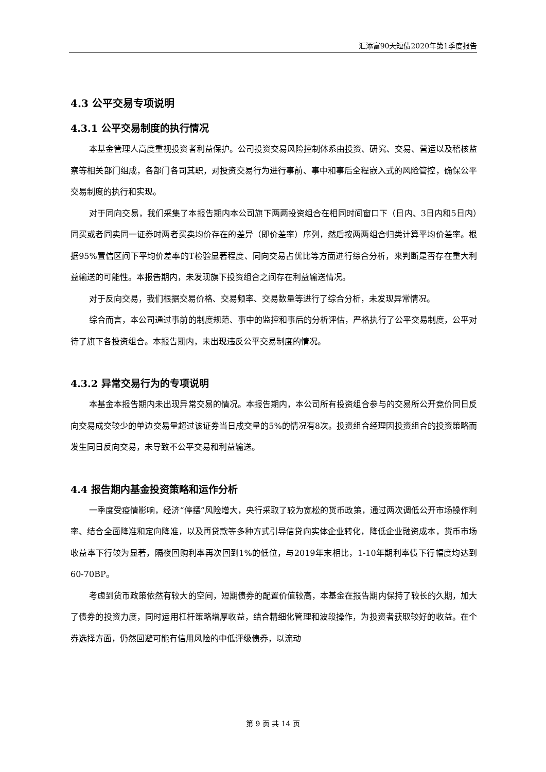汇添富90天短债2020年第1季度报告
4.3 公平交易专项说明
4.3.1 公平交易制度的执行情况
本基金管理人高度重视投资者利益保护。公司投资交易风险控制体系由投资、研究、交易、营运以及稽核监察等相关部门组成，各部门各司其职，对投资交易行为进行事前、事中和事后全程嵌入式的风险管控，确保公平交易制度的执行和实现。
对于同向交易，我们采集了本报告期内本公司旗下两两投资组合在相同时间窗口下（日内、3日内和5日内）同买或者同卖同一证券时两者买卖均价存在的差异（即价差率）序列，然后按两两组合归类计算平均价差率。根据95%置信区间下平均价差率的T检验显著程度、同向交易占优比等方面进行综合分析，来判断是否存在重大利益输送的可能性。本报告期内，未发现旗下投资组合之间存在利益输送情况。
对于反向交易，我们根据交易价格、交易频率、交易数量等进行了综合分析，未发现异常情况。
综合而言，本公司通过事前的制度规范、事中的监控和事后的分析评估，严格执行了公平交易制度，公平对待了旗下各投资组合。本报告期内，未出现违反公平交易制度的情况。
4.3.2 异常交易行为的专项说明
本基金本报告期内未出现异常交易的情况。本报告期内，本公司所有投资组合参与的交易所公开竞价同日反向交易成交较少的单边交易量超过该证券当日成交量的5%的情况有8次。投资组合经理因投资组合的投资策略而发生同日反向交易，未导致不公平交易和利益输送。
4.4 报告期内基金投资策略和运作分析
一季度受疫情影响，经济“停摆”风险增大，央行采取了较为宽松的货币政策，通过两次调低公开市场操作利率、结合全面降准和定向降准，以及再贷款等多种方式引导信贷向实体企业转化，降低企业融资成本，货币市场收益率下行较为显著，隔夜回购利率再次回到1%的低位，与2019年末相比，1-10年期利率债下行幅度均达到60-70BP。
考虑到货币政策依然有较大的空间，短期债券的配置价值较高，本基金在报告期内保持了较长的久期，加大了债券的投资力度，同时运用杠杆策略增厚收益，结合精细化管理和波段操作，为投资者获取较好的收益。在个券选择方面，仍然回避可能有信用风险的中低评级债券，以流动
第 9 页 共 14 页